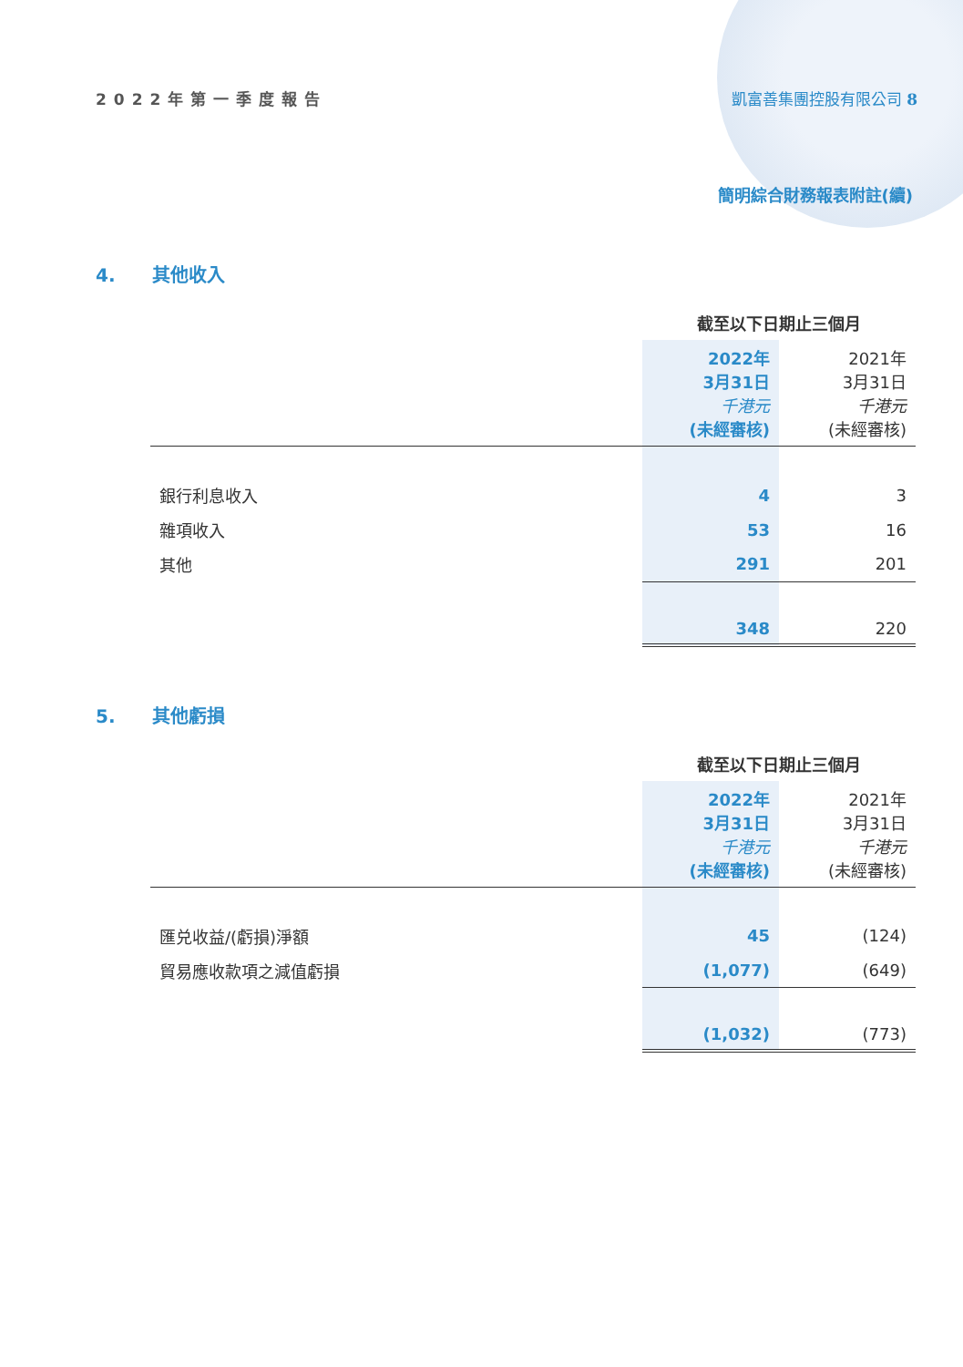2022年第一季度報告 凱富善集團控股有限公司 8
簡明綜合財務報表附註(續)
4. 其他收入
| | 截至以下日期止三個月 | |
| --- | --- | --- |
| | 2022年 3月31日 千港元 (未經審核) | 2021年 3月31日 千港元 (未經審核) |
| 銀行利息收入 | 4 | 3 |
| 雜項收入 | 53 | 16 |
| 其他 | 291 | 201 |
| | 348 | 220 |
5. 其他虧損
| | 截至以下日期止三個月 | |
| --- | --- | --- |
| | 2022年 3月31日 千港元 (未經審核) | 2021年 3月31日 千港元 (未經審核) |
| 匯兑收益/(虧損)淨額 | 45 | (124) |
| 貿易應收款項之減值虧損 | (1,077) | (649) |
| | (1,032) | (773) |